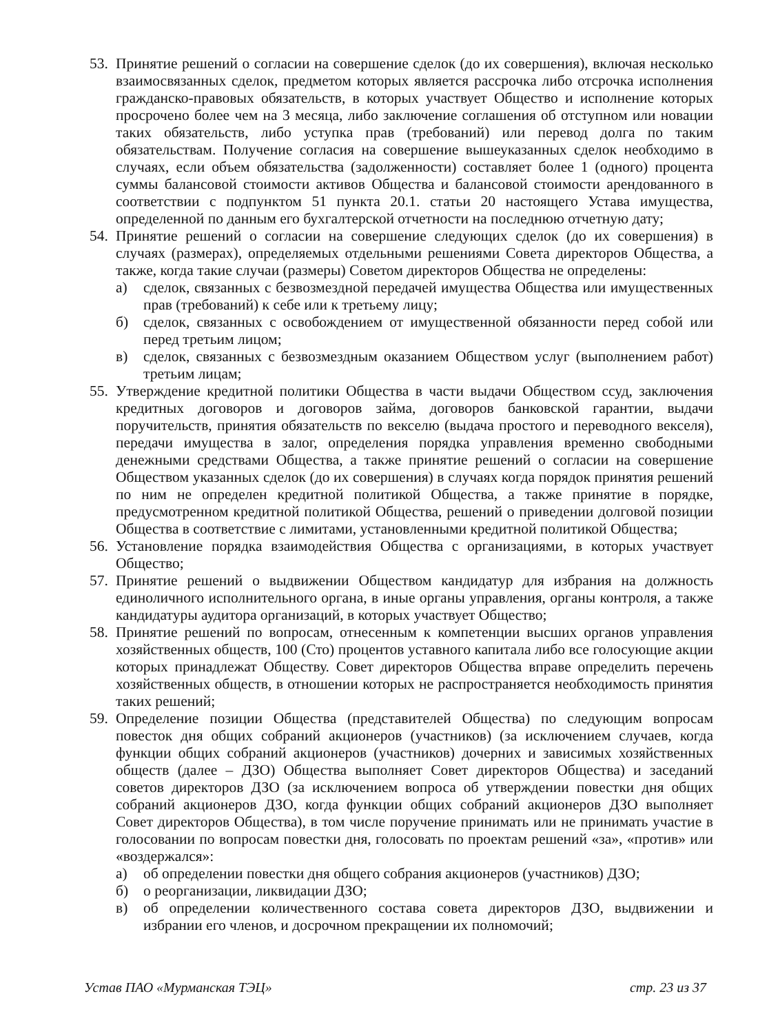53.
Принятие решений о согласии на совершение сделок (до их совершения), включая несколько взаимосвязанных сделок, предметом которых является рассрочка либо отсрочка исполнения гражданско-правовых обязательств, в которых участвует Общество и исполнение которых просрочено более чем на 3 месяца, либо заключение соглашения об отступном или новации таких обязательств, либо уступка прав (требований) или перевод долга по таким обязательствам. Получение согласия на совершение вышеуказанных сделок необходимо в случаях, если объем обязательства (задолженности) составляет более 1 (одного) процента суммы балансовой стоимости активов Общества и балансовой стоимости арендованного в соответствии с подпунктом 51 пункта 20.1. статьи 20 настоящего Устава имущества, определенной по данным его бухгалтерской отчетности на последнюю отчетную дату;
54.
Принятие решений о согласии на совершение следующих сделок (до их совершения) в случаях (размерах), определяемых отдельными решениями Совета директоров Общества, а также, когда такие случаи (размеры) Советом директоров Общества не определены:
а) сделок, связанных с безвозмездной передачей имущества Общества или имущественных прав (требований) к себе или к третьему лицу;
б) сделок, связанных с освобождением от имущественной обязанности перед собой или перед третьим лицом;
в) сделок, связанных с безвозмездным оказанием Обществом услуг (выполнением работ) третьим лицам;
55.
Утверждение кредитной политики Общества в части выдачи Обществом ссуд, заключения кредитных договоров и договоров займа, договоров банковской гарантии, выдачи поручительств, принятия обязательств по векселю (выдача простого и переводного векселя), передачи имущества в залог, определения порядка управления временно свободными денежными средствами Общества, а также принятие решений о согласии на совершение Обществом указанных сделок (до их совершения) в случаях когда порядок принятия решений по ним не определен кредитной политикой Общества, а также принятие в порядке, предусмотренном кредитной политикой Общества, решений о приведении долговой позиции Общества в соответствие с лимитами, установленными кредитной политикой Общества;
56.
Установление порядка взаимодействия Общества с организациями, в которых участвует Общество;
57.
Принятие решений о выдвижении Обществом кандидатур для избрания на должность единоличного исполнительного органа, в иные органы управления, органы контроля, а также кандидатуры аудитора организаций, в которых участвует Общество;
58.
Принятие решений по вопросам, отнесенным к компетенции высших органов управления хозяйственных обществ, 100 (Сто) процентов уставного капитала либо все голосующие акции которых принадлежат Обществу. Совет директоров Общества вправе определить перечень хозяйственных обществ, в отношении которых не распространяется необходимость принятия таких решений;
59.
Определение позиции Общества (представителей Общества) по следующим вопросам повесток дня общих собраний акционеров (участников) (за исключением случаев, когда функции общих собраний акционеров (участников) дочерних и зависимых хозяйственных обществ (далее – ДЗО) Общества выполняет Совет директоров Общества) и заседаний советов директоров ДЗО (за исключением вопроса об утверждении повестки дня общих собраний акционеров ДЗО, когда функции общих собраний акционеров ДЗО выполняет Совет директоров Общества), в том числе поручение принимать или не принимать участие в голосовании по вопросам повестки дня, голосовать по проектам решений «за», «против» или «воздержался»:
а) об определении повестки дня общего собрания акционеров (участников) ДЗО;
б) о реорганизации, ликвидации ДЗО;
в) об определении количественного состава совета директоров ДЗО, выдвижении и избрании его членов, и досрочном прекращении их полномочий;
Устав ПАО «Мурманская ТЭЦ» стр. 23 из 37